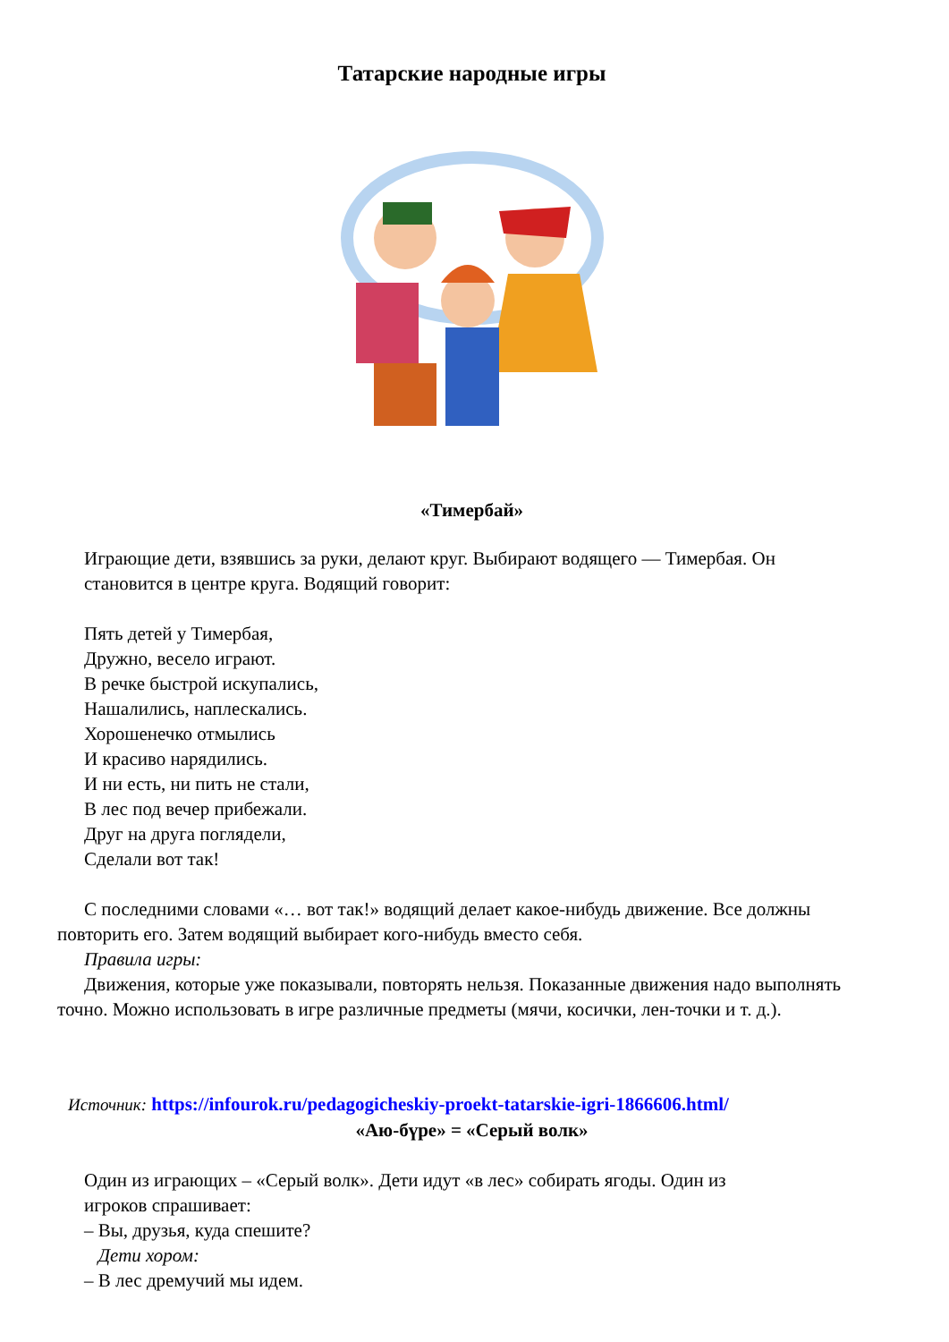Татарские народные игры
«Тимербай»
Играющие дети, взявшись за руки, делают круг. Выбирают водящего — Тимербая. Он
становится в центре круга. Водящий говорит:
Пять детей у Тимербая,
Дружно, весело играют.
В речке быстрой искупались,
Нашалились, наплескались.
Хорошенечко отмылись
И красиво нарядились.
И ни есть, ни пить не стали,
В лес под вечер прибежали.
Друг на друга поглядели,
Сделали вот так!
С последними словами «… вот так!» водящий делает какое-нибудь движение. Все должны повторить его. Затем водящий выбирает кого-нибудь вместо себя.
Правила игры:
Движения, которые уже показывали, повторять нельзя. Показанные движения надо выполнять точно. Можно использовать в игре различные предметы (мячи, косички, лен-точки и т. д.).
Источник: https://infourok.ru/pedagogicheskiy-proekt-tatarskie-igri-1866606.html/
«Аю-бүре» = «Серый волк»
Один из играющих – «Серый волк». Дети идут «в лес» собирать ягоды. Один из
игроков спрашивает:
– Вы, друзья, куда спешите?
Дети хором:
– В лес дремучий мы идем.